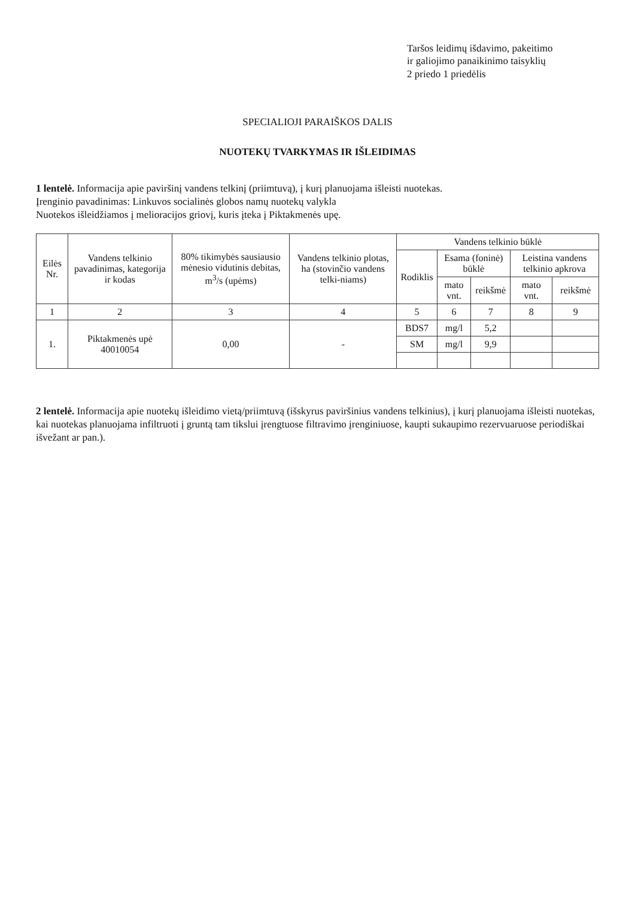Taršos leidimų išdavimo, pakeitimo
ir galiojimo panaikinimo taisyklių
2 priedo 1 priedėlis
SPECIALIOJI PARAIŠKOS DALIS
NUOTEKŲ TVARKYMAS IR IŠLEIDIMAS
1 lentelė. Informacija apie paviršinį vandens telkinį (priimtuvą), į kurį planuojama išleisti nuotekas.
Įrenginio pavadinimas: Linkuvos socialinės globos namų nuotekų valykla
Nuotekos išleidžiamos į melioracijos griovį, kuris įteka į Piktakmenės upę.
| Eilės Nr. | Vandens telkinio pavadinimas, kategorija ir kodas | 80% tikimybės sausiausio mėnesio vidutinis debitas, m<sup>3</sup>/s (upėms) | Vandens telkinio plotas, ha (stovinčio vandens telki-niams) | Vandens telkinio būklė | | | | |
| --- | --- | --- | --- | --- | --- | --- | --- | --- |
| | | | | Rodiklis | Esama (foninė) būklė | | Leistina vandens telkinio apkrova | |
| | | | | | mato vnt. | reikšmė | mato vnt. | reikšmė |
| 1 | 2 | 3 | 4 | 5 | 6 | 7 | 8 | 9 |
| 1. | Piktakmenės upė 40010054 | 0,00 | - | BDS7 | mg/l | 5,2 | | |
| | | | | SM | mg/l | 9,9 | | |
2 lentelė. Informacija apie nuotekų išleidimo vietą/priimtuvą (išskyrus paviršinius vandens telkinius), į kurį planuojama išleisti nuotekas, kai nuotekas planuojama infiltruoti į gruntą tam tikslui įrengtuose filtravimo įrenginiuose, kaupti sukaupimo rezervuaruose periodiškai išvežant ar pan.).